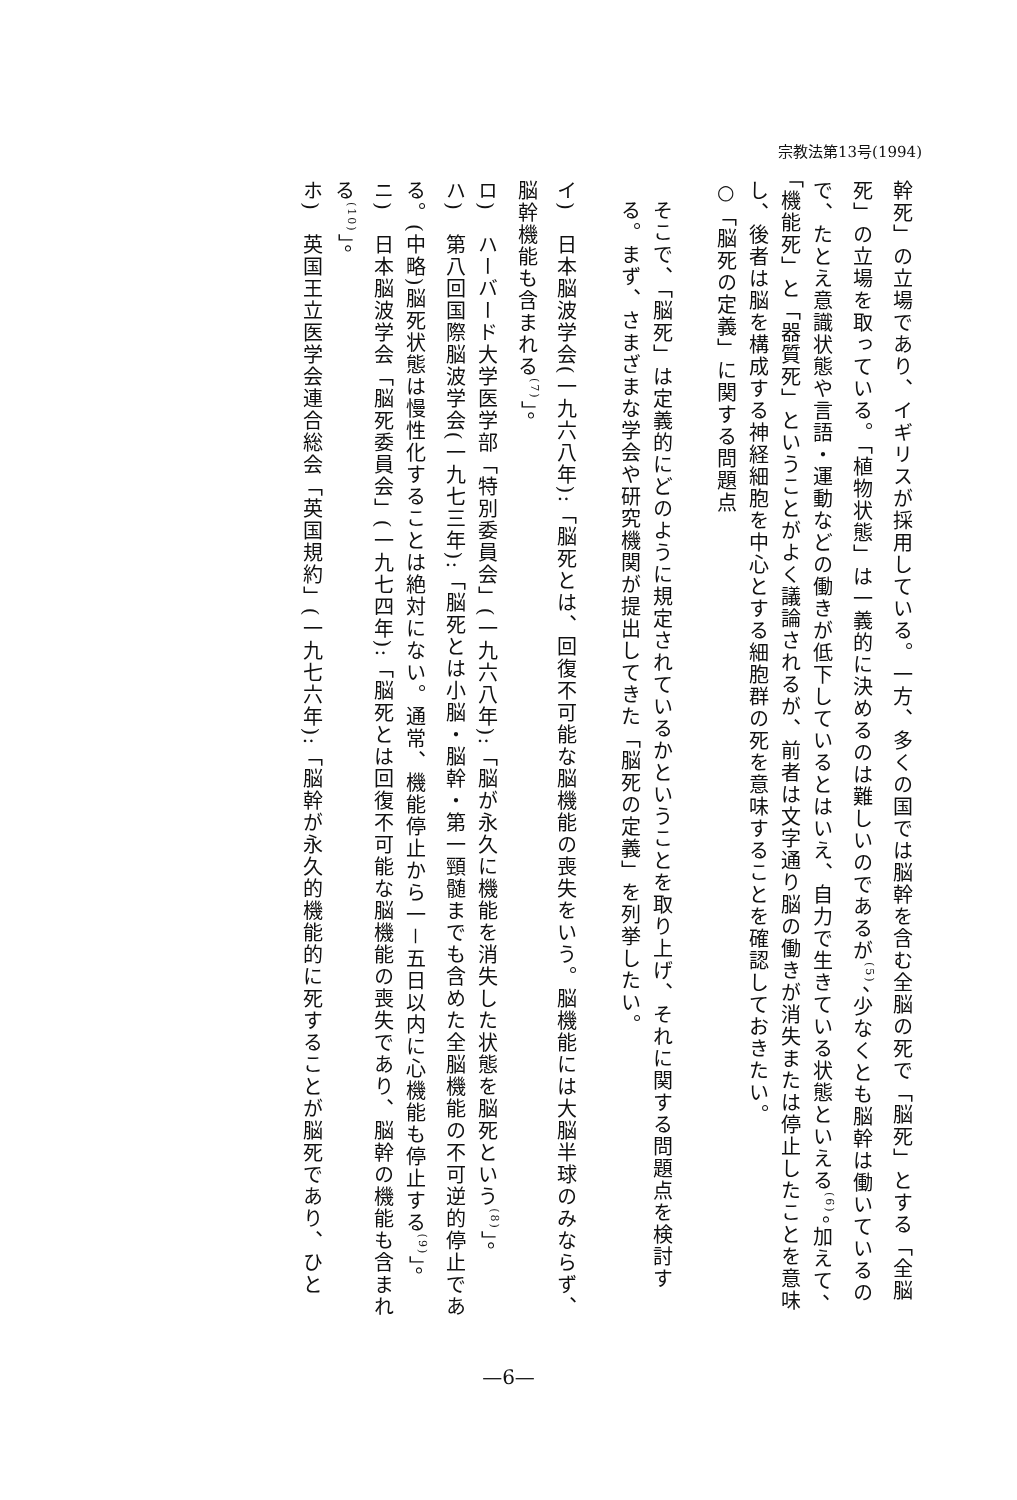宗教法第13号(1994)
幹死」の立場であり、イギリスが採用している。一方、多くの国では脳幹を含む全脳の死で「脳死」とする「全脳死」の立場を取っている。「植物状態」は一義的に決めるのは難しいのであるが<sup>(5)</sup>、少なくとも脳幹は働いているので、たとえ意識状態や言語・運動などの働きが低下しているとはいえ、自力で生きている状態といえる<sup>(6)</sup>。加えて、「機能死」と「器質死」ということがよく議論されるが、前者は文字通り脳の働きが消失または停止したことを意味し、後者は脳を構成する神経細胞を中心とする細胞群の死を意味することを確認しておきたい。
○「脳死の定義」に関する問題点
そこで、「脳死」は定義的にどのように規定されているかということを取り上げ、それに関する問題点を検討する。まず、さまざまな学会や研究機関が提出してきた「脳死の定義」を列挙したい。
イ)　日本脳波学会(一九六八年):「脳死とは、回復不可能な脳機能の喪失をいう。脳機能には大脳半球のみならず、脳幹機能も含まれる<sup>(7)</sup>」。
ロ)　ハーバード大学医学部「特別委員会」(一九六八年):「脳が永久に機能を消失した状態を脳死という<sup>(8)</sup>」。
ハ)　第八回国際脳波学会(一九七三年):「脳死とは小脳・脳幹・第一頸髄までも含めた全脳機能の不可逆的停止である。(中略)脳死状態は慢性化することは絶対にない。通常、機能停止から一－五日以内に心機能も停止する<sup>(9)</sup>」。
ニ)　日本脳波学会「脳死委員会」(一九七四年):「脳死とは回復不可能な脳機能の喪失であり、脳幹の機能も含まれる<sup>(10)</sup>」。
ホ)　英国王立医学会連合総会「英国規約」(一九七六年):「脳幹が永久的機能的に死することが脳死であり、ひと
—6—